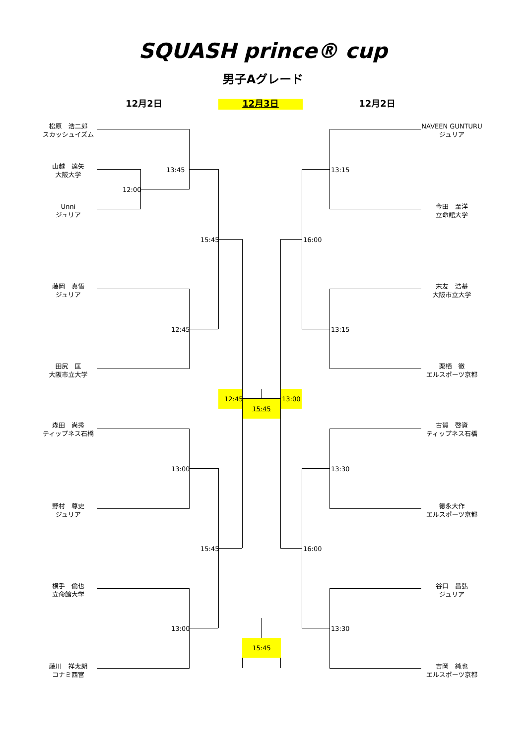SQUASH prince® cup
男子Aグレード
12月2日 12月3日 12月2日
松原　浩二郎
スカッシュイズム
山越　達矢
大阪大学
Unni
ジュリア
藤岡　真悟
ジュリア
田尻　匡
大阪市立大学
森田　尚秀
ティップネス石橋
野村　尊史
ジュリア
横手　倫也
立命館大学
藤川　祥太朗
コナミ西宮
NAVEEN GUNTURU
ジュリア
今田　至洋
立命館大学
末友　浩基
大阪市立大学
栗栖　徹
エルスポーツ京都
古賀　啓資
ティップネス石橋
徳永大作
エルスポーツ京都
谷口　昌弘
ジュリア
吉岡　純也
エルスポーツ京都
13:45
12:00
15:45
12:45
13:00
15:45
13:00
13:15
16:00
13:15
13:30
16:00
13:30
12:45 13:00
15:45
15:45